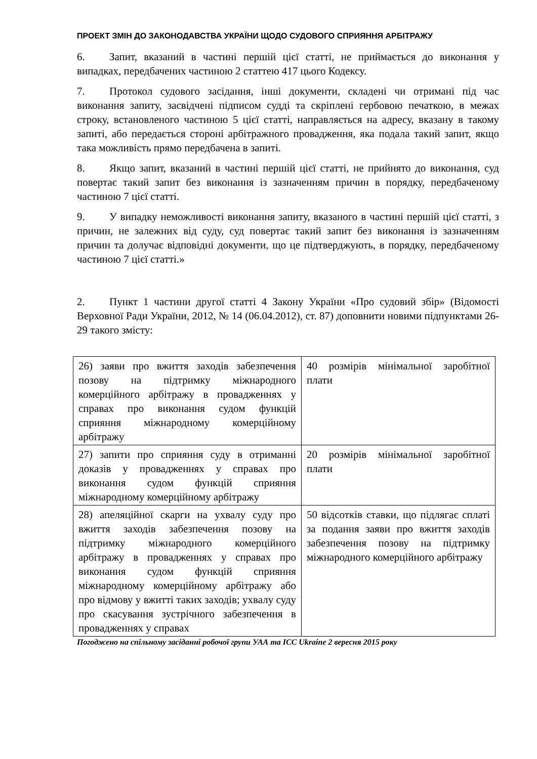ПРОЕКТ ЗМІН ДО ЗАКОНОДАВСТВА УКРАЇНИ ЩОДО СУДОВОГО СПРИЯННЯ АРБІТРАЖУ
6. Запит, вказаний в частині першій цієї статті, не приймається до виконання у випадках, передбачених частиною 2 статтею 417 цього Кодексу.
7. Протокол судового засідання, інші документи, складені чи отримані під час виконання запиту, засвідчені підписом судді та скріплені гербовою печаткою, в межах строку, встановленого частиною 5 цієї статті, направляється на адресу, вказану в такому запиті, або передається стороні арбітражного провадження, яка подала такий запит, якщо така можливість прямо передбачена в запиті.
8. Якщо запит, вказаний в частині першій цієї статті, не прийнято до виконання, суд повертає такий запит без виконання із зазначенням причин в порядку, передбаченому частиною 7 цієї статті.
9. У випадку неможливості виконання запиту, вказаного в частині першій цієї статті, з причин, не залежних від суду, суд повертає такий запит без виконання із зазначенням причин та долучає відповідні документи, що це підтверджують, в порядку, передбаченому частиною 7 цієї статті.»
2. Пункт 1 частини другої статті 4 Закону України «Про судовий збір» (Відомості Верховної Ради України, 2012, № 14 (06.04.2012), ст. 87) доповнити новими підпунктами 26-29 такого змісту:
| 26) заяви про вжиття заходів забезпечення позову на підтримку міжнародного комерційного арбітражу в провадженнях у справах про виконання судом функцій сприяння міжнародному комерційному арбітражу | 40 розмірів мінімальної заробітної плати |
| 27) запити про сприяння суду в отриманні доказів у провадженнях у справах про виконання судом функцій сприяння міжнародному комерційному арбітражу | 20 розмірів мінімальної заробітної плати |
| 28) апеляційної скарги на ухвалу суду про вжиття заходів забезпечення позову на підтримку міжнародного комерційного арбітражу в провадженнях у справах про виконання судом функцій сприяння міжнародному комерційному арбітражу або про відмову у вжитті таких заходів; ухвалу суду про скасування зустрічного забезпечення в провадженнях у справах | 50 відсотків ставки, що підлягає сплаті за подання заяви про вжиття заходів забезпечення позову на підтримку міжнародного комерційного арбітражу |
Погоджено на спільному засіданні робочої групи УАА та ICC Ukraine 2 вересня 2015 року